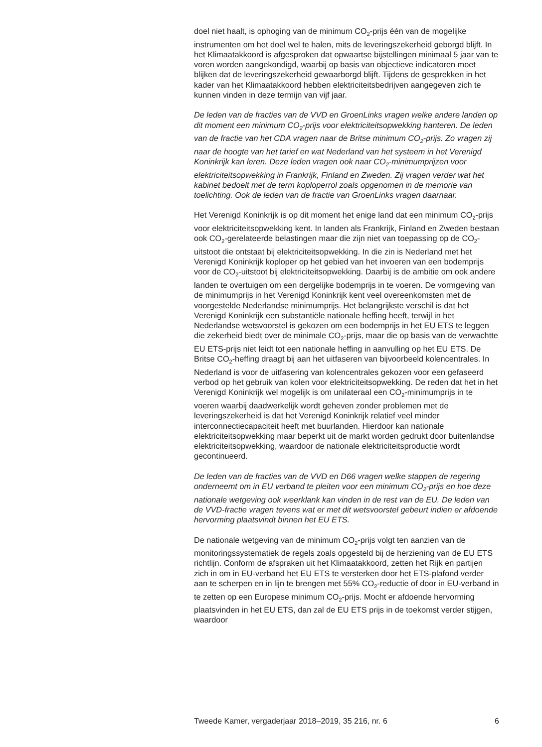doel niet haalt, is ophoging van de minimum CO<sub>2</sub>-prijs één van de mogelijke instrumenten om het doel wel te halen, mits de leveringsze­kerheid geborgd blijft. In het Klimaatakkoord is afgesproken dat opwaartse bijstellingen minimaal 5 jaar van te voren worden aange­kondigd, waarbij op basis van objectieve indicatoren moet blijken dat de leveringszekerheid gewaarborgd blijft. Tijdens de gesprekken in het kader van het Klimaatakkoord hebben elektriciteitsbedrijven aangegeven zich te kunnen vinden in deze termijn van vijf jaar.
De leden van de fracties van de VVD en GroenLinks vragen welke andere landen op dit moment een minimum CO<sub>2</sub>-prijs voor elektriciteitsop­wekking hanteren. De leden van de fractie van het CDA vragen naar de Britse minimum CO<sub>2</sub>-prijs. Zo vragen zij naar de hoogte van het tarief en wat Nederland van het systeem in het Verenigd Koninkrijk kan leren. Deze leden vragen ook naar CO<sub>2</sub>-minimumprijzen voor elektriciteitsopwekking in Frankrijk, Finland en Zweden. Zij vragen verder wat het kabinet bedoelt met de term koploperrol zoals opgenomen in de memorie van toelichting. Ook de leden van de fractie van GroenLinks vragen daarnaar.
Het Verenigd Koninkrijk is op dit moment het enige land dat een minimum CO<sub>2</sub>-prijs voor elektriciteitsopwekking kent. In landen als Frankrijk, Finland en Zweden bestaan ook CO<sub>2</sub>-gerelateerde belastingen maar die zijn niet van toepassing op de CO<sub>2</sub>-uitstoot die ontstaat bij elektriciteitsopwekking. In die zin is Nederland met het Verenigd Koninkrijk koploper op het gebied van het invoeren van een bodemprijs voor de CO<sub>2</sub>-uitstoot bij elektrici­teitsopwekking. Daarbij is de ambitie om ook andere landen te overtuigen om een dergelijke bodemprijs in te voeren. De vormgeving van de minimumprijs in het Verenigd Koninkrijk kent veel overeenkomsten met de voorgestelde Nederlandse minimumprijs. Het belangrijkste verschil is dat het Verenigd Koninkrijk een substantiële nationale heffing heeft, terwijl in het Nederlandse wetsvoorstel is gekozen om een bodemprijs in het EU ETS te leggen die zekerheid biedt over de minimale CO<sub>2</sub>-prijs, maar die op basis van de verwachtte EU ETS-prijs niet leidt tot een nationale heffing in aanvulling op het EU ETS. De Britse CO<sub>2</sub>-heffing draagt bij aan het uitfaseren van bijvoorbeeld kolencentrales. In Nederland is voor de uitfasering van kolencentrales gekozen voor een gefaseerd verbod op het gebruik van kolen voor elektriciteitsopwekking. De reden dat het in het Verenigd Koninkrijk wel mogelijk is om unilateraal een CO<sub>2</sub>-minimumprijs in te voeren waarbij daadwerkelijk wordt geheven zonder problemen met de leveringszekerheid is dat het Verenigd Koninkrijk relatief veel minder interconnectiecapaciteit heeft met buurlanden. Hierdoor kan nationale elektriciteitsopwekking maar beperkt uit de markt worden gedrukt door buitenlandse elektriciteitsopwekking, waardoor de nationale elektriciteitsproductie wordt gecontinueerd.
De leden van de fracties van de VVD en D66 vragen welke stappen de regering onderneemt om in EU verband te pleiten voor een minimum CO<sub>2</sub>-prijs en hoe deze nationale wetgeving ook weerklank kan vinden in de rest van de EU. De leden van de VVD-fractie vragen tevens wat er met dit wetsvoorstel gebeurt indien er afdoende hervorming plaatsvindt binnen het EU ETS.
De nationale wetgeving van de minimum CO<sub>2</sub>-prijs volgt ten aanzien van de monitoringssystematiek de regels zoals opgesteld bij de herziening van de EU ETS richtlijn. Conform de afspraken uit het Klimaatakkoord, zetten het Rijk en partijen zich in om in EU-verband het EU ETS te versterken door het ETS-plafond verder aan te scherpen en in lijn te brengen met 55% CO<sub>2</sub>-reductie of door in EU-verband in te zetten op een Europese minimum CO<sub>2</sub>-prijs. Mocht er afdoende hervorming plaatsvinden in het EU ETS, dan zal de EU ETS prijs in de toekomst verder stijgen, waardoor
Tweede Kamer, vergaderjaar 2018–2019, 35 216, nr. 6 6